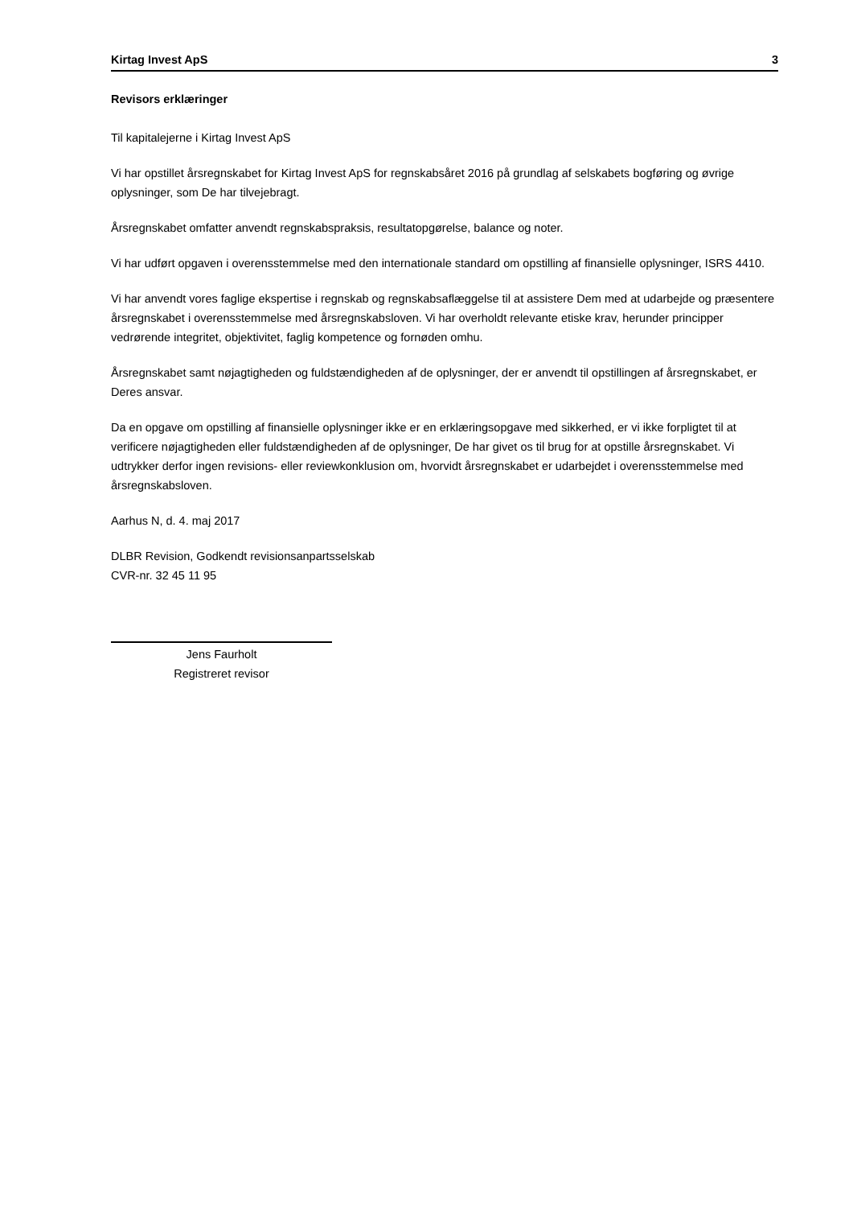Kirtag Invest ApS 3
Revisors erklæringer
Til kapitalejerne i Kirtag Invest ApS
Vi har opstillet årsregnskabet for Kirtag Invest ApS for regnskabsåret 2016 på grundlag af selskabets bogføring og øvrige oplysninger, som De har tilvejebragt.
Årsregnskabet omfatter anvendt regnskabspraksis, resultatopgørelse, balance og noter.
Vi har udført opgaven i overensstemmelse med den internationale standard om opstilling af finansielle oplysninger, ISRS 4410.
Vi har anvendt vores faglige ekspertise i regnskab og regnskabsaflæggelse til at assistere Dem med at udarbejde og præsentere årsregnskabet i overensstemmelse med årsregnskabsloven. Vi har overholdt relevante etiske krav, herunder principper vedrørende integritet, objektivitet, faglig kompetence og fornøden omhu.
Årsregnskabet samt nøjagtigheden og fuldstændigheden af de oplysninger, der er anvendt til opstillingen af årsregnskabet, er Deres ansvar.
Da en opgave om opstilling af finansielle oplysninger ikke er en erklæringsopgave med sikkerhed, er vi ikke forpligtet til at verificere nøjagtigheden eller fuldstændigheden af de oplysninger, De har givet os til brug for at opstille årsregnskabet. Vi udtrykker derfor ingen revisions- eller reviewkonklusion om, hvorvidt årsregnskabet er udarbejdet i overensstemmelse med årsregnskabsloven.
Aarhus N, d. 4. maj 2017
DLBR Revision, Godkendt revisionsanpartsselskab
CVR-nr. 32 45 11 95
Jens Faurholt
Registreret revisor